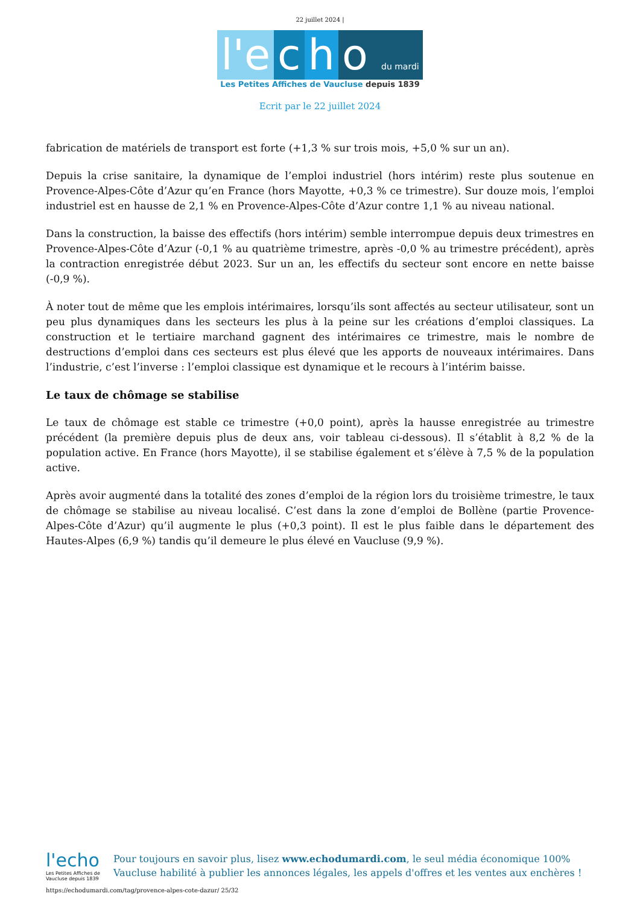22 juillet 2024 |
l'e c h o du mardi
Les Petites Affiches de Vaucluse depuis 1839
Ecrit par le 22 juillet 2024
fabrication de matériels de transport est forte (+1,3 % sur trois mois, +5,0 % sur un an).
Depuis la crise sanitaire, la dynamique de l’emploi industriel (hors intérim) reste plus soutenue en Provence-Alpes-Côte d’Azur qu’en France (hors Mayotte, +0,3 % ce trimestre). Sur douze mois, l’emploi industriel est en hausse de 2,1 % en Provence-Alpes-Côte d’Azur contre 1,1 % au niveau national.
Dans la construction, la baisse des effectifs (hors intérim) semble interrompue depuis deux trimestres en Provence-Alpes-Côte d’Azur (-0,1 % au quatrième trimestre, après -0,0 % au trimestre précédent), après la contraction enregistrée début 2023. Sur un an, les effectifs du secteur sont encore en nette baisse (-0,9 %).
À noter tout de même que les emplois intérimaires, lorsqu’ils sont affectés au secteur utilisateur, sont un peu plus dynamiques dans les secteurs les plus à la peine sur les créations d’emploi classiques. La construction et le tertiaire marchand gagnent des intérimaires ce trimestre, mais le nombre de destructions d’emploi dans ces secteurs est plus élevé que les apports de nouveaux intérimaires. Dans l’industrie, c’est l’inverse : l’emploi classique est dynamique et le recours à l’intérim baisse.
Le taux de chômage se stabilise
Le taux de chômage est stable ce trimestre (+0,0 point), après la hausse enregistrée au trimestre précédent (la première depuis plus de deux ans, voir tableau ci-dessous). Il s’établit à 8,2 % de la population active. En France (hors Mayotte), il se stabilise également et s’élève à 7,5 % de la population active.
Après avoir augmenté dans la totalité des zones d’emploi de la région lors du troisième trimestre, le taux de chômage se stabilise au niveau localisé. C’est dans la zone d’emploi de Bollène (partie Provence-Alpes-Côte d’Azur) qu’il augmente le plus (+0,3 point). Il est le plus faible dans le département des Hautes-Alpes (6,9 %) tandis qu’il demeure le plus élevé en Vaucluse (9,9 %).
l'echo
Les Petites Affiches de Vaucluse depuis 1839
Pour toujours en savoir plus, lisez www.echodumardi.com, le seul média économique 100% Vaucluse habilité à publier les annonces légales, les appels d'offres et les ventes aux enchères !
https://echodumardi.com/tag/provence-alpes-cote-dazur/ 25/32